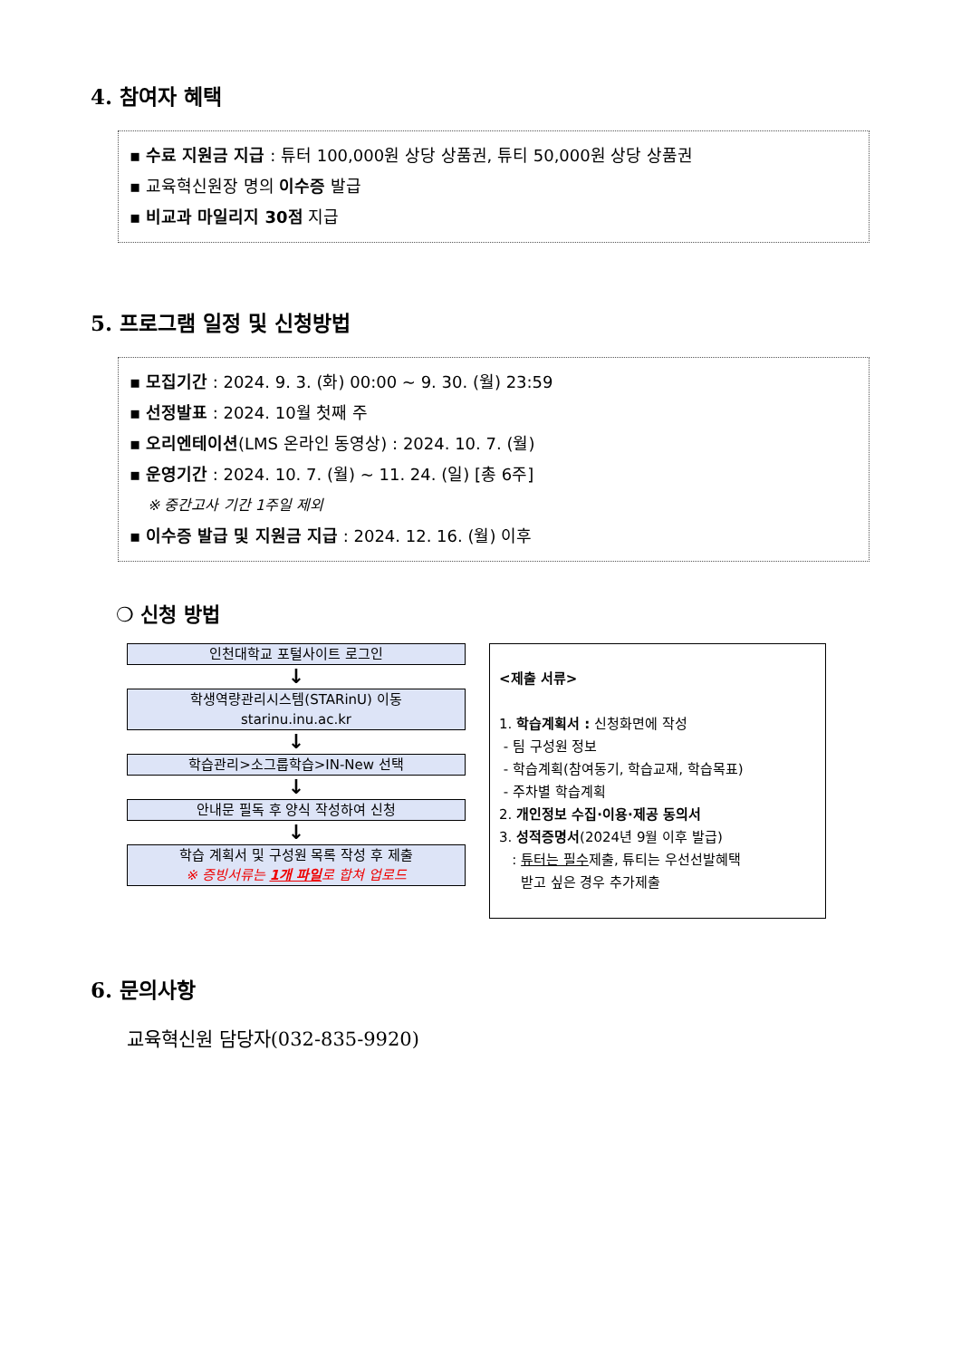4. 참여자 혜택
▪ 수료 지원금 지급 : 튜터 100,000원 상당 상품권, 튜티 50,000원 상당 상품권
▪ 교육혁신원장 명의 이수증 발급
▪ 비교과 마일리지 30점 지급
5. 프로그램 일정 및 신청방법
▪ 모집기간 : 2024. 9. 3. (화) 00:00 ~ 9. 30. (월) 23:59
▪ 선정발표 : 2024. 10월 첫째 주
▪ 오리엔테이션(LMS 온라인 동영상) : 2024. 10. 7. (월)
▪ 운영기간 : 2024. 10. 7. (월) ~ 11. 24. (일) [총 6주]
※ 중간고사 기간 1주일 제외
▪ 이수증 발급 및 지원금 지급 : 2024. 12. 16. (월) 이후
❍ 신청 방법
인천대학교 포털사이트 로그인
↓
학생역량관리시스템(STARinU) 이동
starinu.inu.ac.kr
↓
학습관리>소그룹학습>IN-New 선택
↓
안내문 필독 후 양식 작성하여 신청
↓
학습 계획서 및 구성원 목록 작성 후 제출
※ 증빙서류는 1개 파일로 합쳐 업로드
<제출 서류>
1. 학습계획서 : 신청화면에 작성
- 팀 구성원 정보
- 학습계획(참여동기, 학습교재, 학습목표)
- 주차별 학습계획
2. 개인정보 수집·이용·제공 동의서
3. 성적증명서(2024년 9월 이후 발급)
: 튜터는 필수제출, 튜티는 우선선발혜택
받고 싶은 경우 추가제출
6. 문의사항
교육혁신원 담당자(032-835-9920)